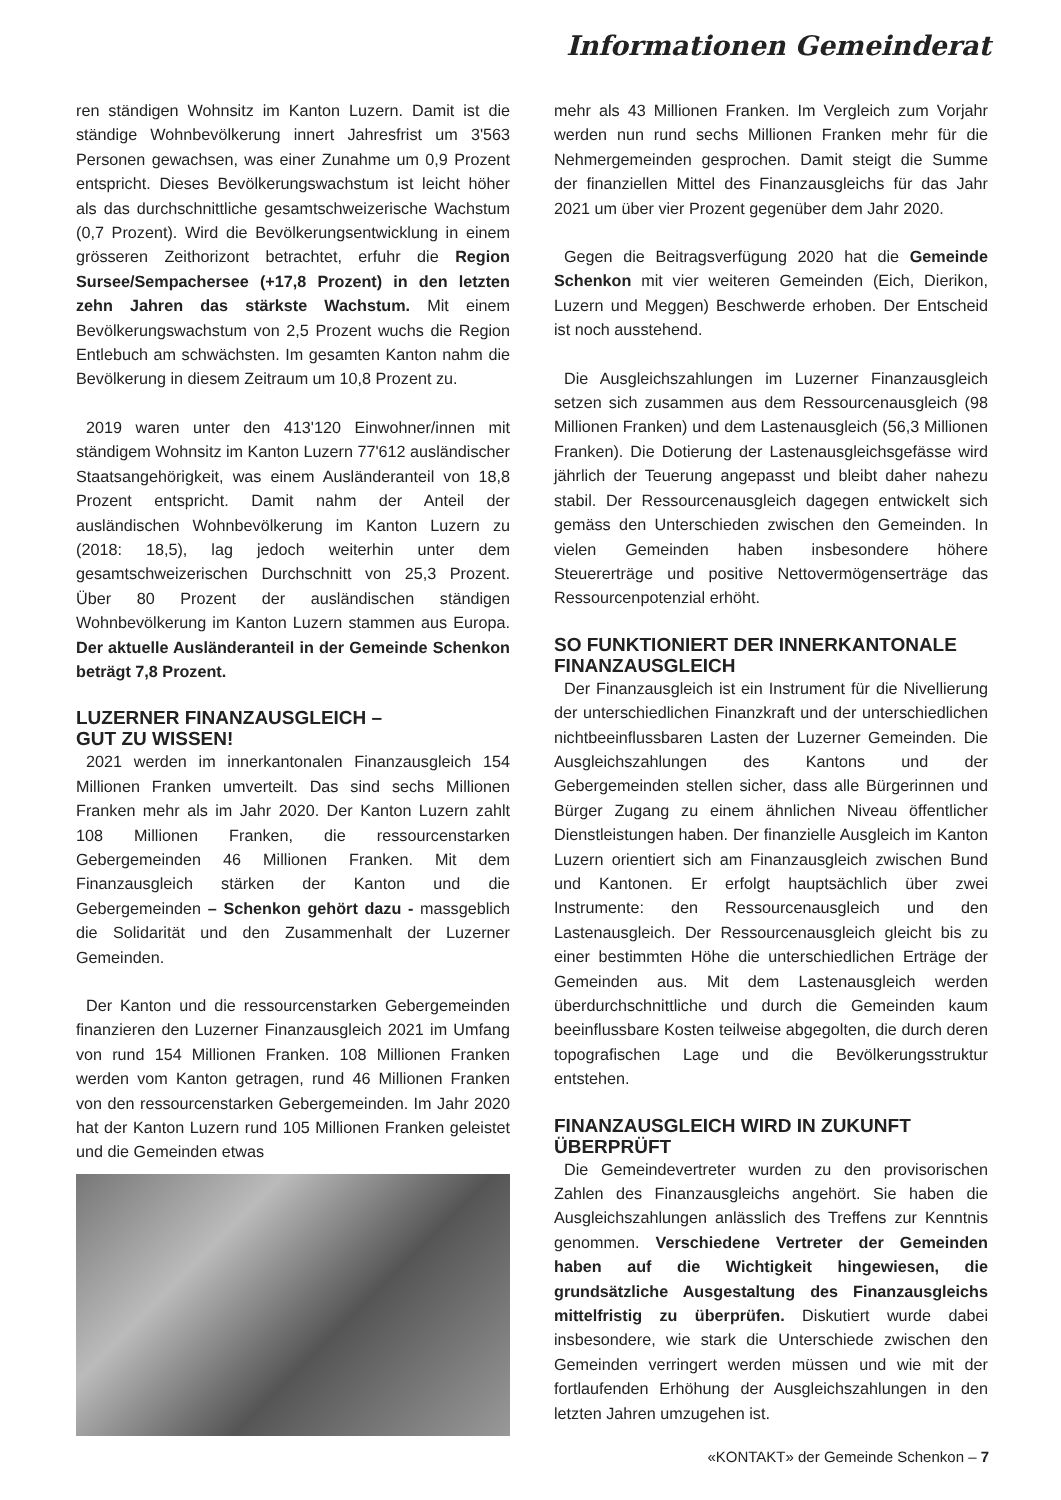Informationen Gemeinderat
ren ständigen Wohnsitz im Kanton Luzern. Damit ist die ständige Wohnbevölkerung innert Jahresfrist um 3'563 Personen gewachsen, was einer Zunahme um 0,9 Prozent entspricht. Dieses Bevölkerungswachstum ist leicht höher als das durchschnittliche gesamtschweizerische Wachstum (0,7 Prozent). Wird die Bevölkerungsentwicklung in einem grösseren Zeithorizont betrachtet, erfuhr die Region Sursee/Sempachersee (+17,8 Prozent) in den letzten zehn Jahren das stärkste Wachstum. Mit einem Bevölkerungswachstum von 2,5 Prozent wuchs die Region Entlebuch am schwächsten. Im gesamten Kanton nahm die Bevölkerung in diesem Zeitraum um 10,8 Prozent zu.
2019 waren unter den 413'120 Einwohner/innen mit ständigem Wohnsitz im Kanton Luzern 77'612 ausländischer Staatsangehörigkeit, was einem Ausländeranteil von 18,8 Prozent entspricht. Damit nahm der Anteil der ausländischen Wohnbevölkerung im Kanton Luzern zu (2018: 18,5), lag jedoch weiterhin unter dem gesamtschweizerischen Durchschnitt von 25,3 Prozent. Über 80 Prozent der ausländischen ständigen Wohnbevölkerung im Kanton Luzern stammen aus Europa. Der aktuelle Ausländeranteil in der Gemeinde Schenkon beträgt 7,8 Prozent.
LUZERNER FINANZAUSGLEICH –
GUT ZU WISSEN!
2021 werden im innerkantonalen Finanzausgleich 154 Millionen Franken umverteilt. Das sind sechs Millionen Franken mehr als im Jahr 2020. Der Kanton Luzern zahlt 108 Millionen Franken, die ressourcenstarken Gebergemeinden 46 Millionen Franken. Mit dem Finanzausgleich stärken der Kanton und die Gebergemeinden – Schenkon gehört dazu - massgeblich die Solidarität und den Zusammenhalt der Luzerner Gemeinden.
Der Kanton und die ressourcenstarken Gebergemeinden finanzieren den Luzerner Finanzausgleich 2021 im Umfang von rund 154 Millionen Franken. 108 Millionen Franken werden vom Kanton getragen, rund 46 Millionen Franken von den ressourcenstarken Gebergemeinden. Im Jahr 2020 hat der Kanton Luzern rund 105 Millionen Franken geleistet und die Gemeinden etwas
mehr als 43 Millionen Franken. Im Vergleich zum Vorjahr werden nun rund sechs Millionen Franken mehr für die Nehmergemeinden gesprochen. Damit steigt die Summe der finanziellen Mittel des Finanzausgleichs für das Jahr 2021 um über vier Prozent gegenüber dem Jahr 2020.
Gegen die Beitragsverfügung 2020 hat die Gemeinde Schenkon mit vier weiteren Gemeinden (Eich, Dierikon, Luzern und Meggen) Beschwerde erhoben. Der Entscheid ist noch ausstehend.
Die Ausgleichszahlungen im Luzerner Finanzausgleich setzen sich zusammen aus dem Ressourcenausgleich (98 Millionen Franken) und dem Lastenausgleich (56,3 Millionen Franken). Die Dotierung der Lastenausgleichsgefässe wird jährlich der Teuerung angepasst und bleibt daher nahezu stabil. Der Ressourcenausgleich dagegen entwickelt sich gemäss den Unterschieden zwischen den Gemeinden. In vielen Gemeinden haben insbesondere höhere Steuererträge und positive Nettovermögenserträge das Ressourcenpotenzial erhöht.
SO FUNKTIONIERT DER INNERKANTONALE FINANZAUSGLEICH
Der Finanzausgleich ist ein Instrument für die Nivellierung der unterschiedlichen Finanzkraft und der unterschiedlichen nichtbeeinflussbaren Lasten der Luzerner Gemeinden. Die Ausgleichszahlungen des Kantons und der Gebergemeinden stellen sicher, dass alle Bürgerinnen und Bürger Zugang zu einem ähnlichen Niveau öffentlicher Dienstleistungen haben. Der finanzielle Ausgleich im Kanton Luzern orientiert sich am Finanzausgleich zwischen Bund und Kantonen. Er erfolgt hauptsächlich über zwei Instrumente: den Ressourcenausgleich und den Lastenausgleich. Der Ressourcenausgleich gleicht bis zu einer bestimmten Höhe die unterschiedlichen Erträge der Gemeinden aus. Mit dem Lastenausgleich werden überdurchschnittliche und durch die Gemeinden kaum beeinflussbare Kosten teilweise abgegolten, die durch deren topografischen Lage und die Bevölkerungsstruktur entstehen.
FINANZAUSGLEICH WIRD IN ZUKUNFT ÜBERPRÜFT
Die Gemeindevertreter wurden zu den provisorischen Zahlen des Finanzausgleichs angehört. Sie haben die Ausgleichszahlungen anlässlich des Treffens zur Kenntnis genommen. Verschiedene Vertreter der Gemeinden haben auf die Wichtigkeit hingewiesen, die grundsätzliche Ausgestaltung des Finanzausgleichs mittelfristig zu überprüfen. Diskutiert wurde dabei insbesondere, wie stark die Unterschiede zwischen den Gemeinden verringert werden müssen und wie mit der fortlaufenden Erhöhung der Ausgleichszahlungen in den letzten Jahren umzugehen ist.
«KONTAKT» der Gemeinde Schenkon – 7